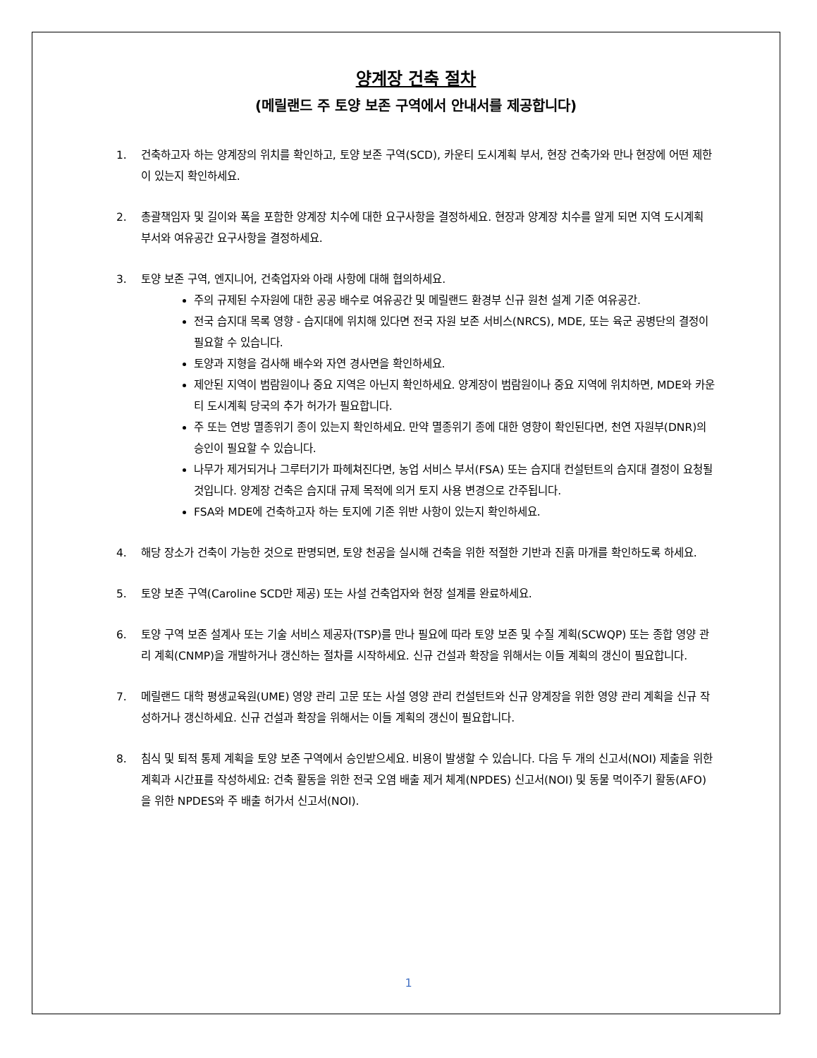양계장 건축 절차
(메릴랜드 주 토양 보존 구역에서 안내서를 제공합니다)
1. 건축하고자 하는 양계장의 위치를 확인하고, 토양 보존 구역(SCD), 카운티 도시계획 부서, 현장 건축가와 만나 현장에 어떤 제한이 있는지 확인하세요.
2. 총괄책임자 및 길이와 폭을 포함한 양계장 치수에 대한 요구사항을 결정하세요. 현장과 양계장 치수를 알게 되면 지역 도시계획 부서와 여유공간 요구사항을 결정하세요.
3. 토양 보존 구역, 엔지니어, 건축업자와 아래 사항에 대해 협의하세요.
주의 규제된 수자원에 대한 공공 배수로 여유공간 및 메릴랜드 환경부 신규 원천 설계 기준 여유공간.
전국 습지대 목록 영향 - 습지대에 위치해 있다면 전국 자원 보존 서비스(NRCS), MDE, 또는 육군 공병단의 결정이 필요할 수 있습니다.
토양과 지형을 검사해 배수와 자연 경사면을 확인하세요.
제안된 지역이 범람원이나 중요 지역은 아닌지 확인하세요. 양계장이 범람원이나 중요 지역에 위치하면, MDE와 카운티 도시계획 당국의 추가 허가가 필요합니다.
주 또는 연방 멸종위기 종이 있는지 확인하세요. 만약 멸종위기 종에 대한 영향이 확인된다면, 천연 자원부(DNR)의 승인이 필요할 수 있습니다.
나무가 제거되거나 그루터기가 파헤쳐진다면, 농업 서비스 부서(FSA) 또는 습지대 컨설턴트의 습지대 결정이 요청될 것입니다. 양계장 건축은 습지대 규제 목적에 의거 토지 사용 변경으로 간주됩니다.
FSA와 MDE에 건축하고자 하는 토지에 기존 위반 사항이 있는지 확인하세요.
4. 해당 장소가 건축이 가능한 것으로 판명되면, 토양 천공을 실시해 건축을 위한 적절한 기반과 진흙 마개를 확인하도록 하세요.
5. 토양 보존 구역(Caroline SCD만 제공) 또는 사설 건축업자와 현장 설계를 완료하세요.
6. 토양 구역 보존 설계사 또는 기술 서비스 제공자(TSP)를 만나 필요에 따라 토양 보존 및 수질 계획(SCWQP) 또는 종합 영양 관리 계획(CNMP)을 개발하거나 갱신하는 절차를 시작하세요. 신규 건설과 확장을 위해서는 이들 계획의 갱신이 필요합니다.
7. 메릴랜드 대학 평생교육원(UME) 영양 관리 고문 또는 사설 영양 관리 컨설턴트와 신규 양계장을 위한 영양 관리 계획을 신규 작성하거나 갱신하세요. 신규 건설과 확장을 위해서는 이들 계획의 갱신이 필요합니다.
8. 침식 및 퇴적 통제 계획을 토양 보존 구역에서 승인받으세요. 비용이 발생할 수 있습니다. 다음 두 개의 신고서(NOI) 제출을 위한 계획과 시간표를 작성하세요: 건축 활동을 위한 전국 오염 배출 제거 체계(NPDES) 신고서(NOI) 및 동물 먹이주기 활동(AFO)을 위한 NPDES와 주 배출 허가서 신고서(NOI).
1